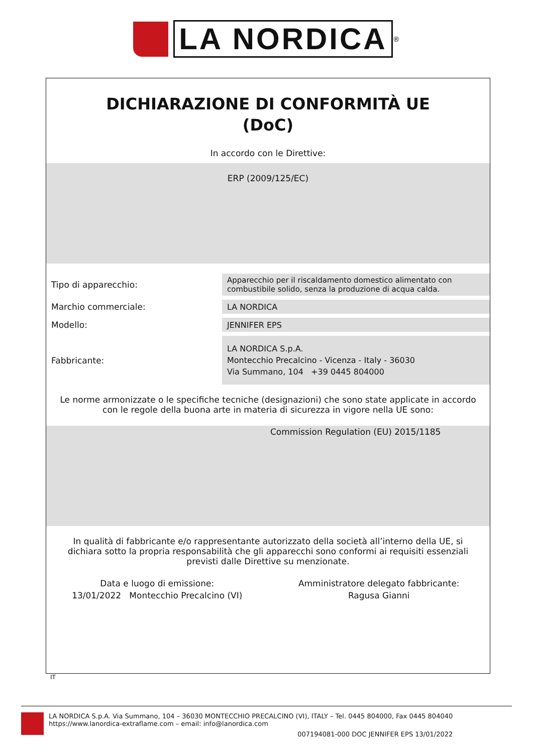LA NORDICA<sup>®</sup>
DICHIARAZIONE DI CONFORMITÀ UE
(DoC)
In accordo con le Direttive:
ERP (2009/125/EC)
| Tipo di apparecchio: | Apparecchio per il riscaldamento domestico alimentato con combustibile solido, senza la produzione di acqua calda. |
| Marchio commerciale: | LA NORDICA |
| Modello: | JENNIFER EPS |
| Fabbricante: | LA NORDICA S.p.A. Montecchio Precalcino - Vicenza - Italy - 36030 Via Summano, 104 +39 0445 804000 |
Le norme armonizzate o le specifiche tecniche (designazioni) che sono state applicate in accordo con le regole della buona arte in materia di sicurezza in vigore nella UE sono:
Commission Regulation (EU) 2015/1185
In qualità di fabbricante e/o rappresentante autorizzato della società all’interno della UE, si dichiara sotto la propria responsabilità che gli apparecchi sono conformi ai requisiti essenziali previsti dalle Direttive su menzionate.
Data e luogo di emissione:
13/01/2022 Montecchio Precalcino (VI)
Amministratore delegato fabbricante:
Ragusa Gianni
IT
LA NORDICA S.p.A. Via Summano, 104 – 36030 MONTECCHIO PRECALCINO (VI), ITALY – Tel. 0445 804000, Fax 0445 804040
https://www.lanordica-extraflame.com – email: info@lanordica.com
007194081-000 DOC JENNIFER EPS 13/01/2022